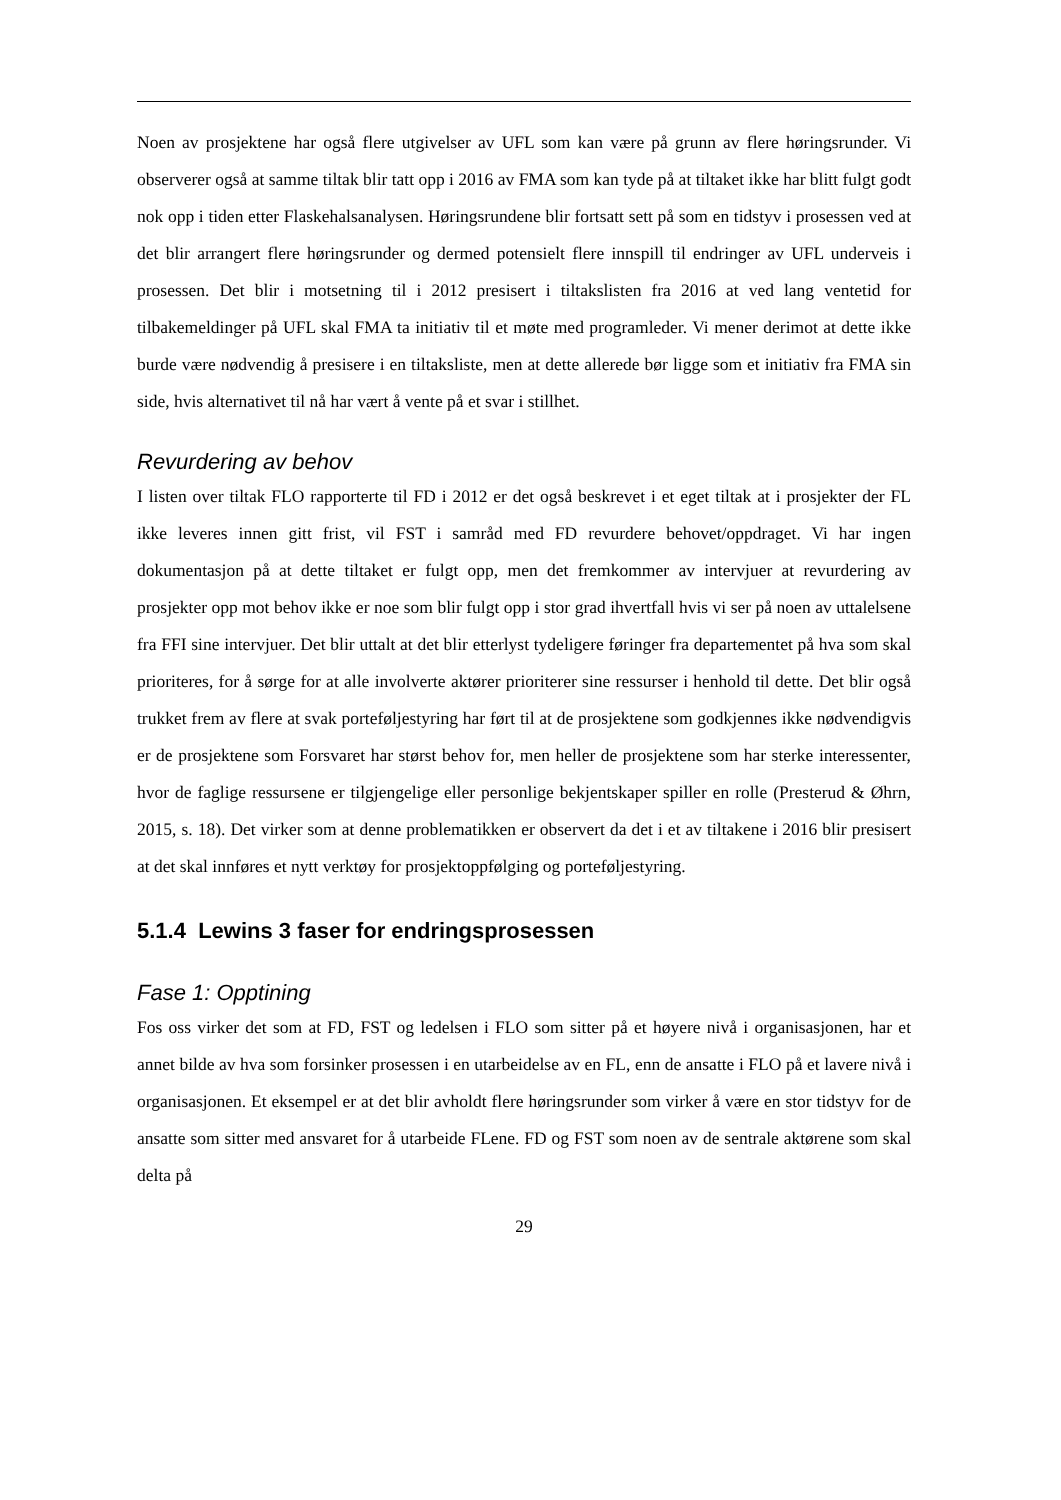Noen av prosjektene har også flere utgivelser av UFL som kan være på grunn av flere høringsrunder. Vi observerer også at samme tiltak blir tatt opp i 2016 av FMA som kan tyde på at tiltaket ikke har blitt fulgt godt nok opp i tiden etter Flaskehalsanalysen. Høringsrundene blir fortsatt sett på som en tidstyv i prosessen ved at det blir arrangert flere høringsrunder og dermed potensielt flere innspill til endringer av UFL underveis i prosessen. Det blir i motsetning til i 2012 presisert i tiltakslisten fra 2016 at ved lang ventetid for tilbakemeldinger på UFL skal FMA ta initiativ til et møte med programleder. Vi mener derimot at dette ikke burde være nødvendig å presisere i en tiltaksliste, men at dette allerede bør ligge som et initiativ fra FMA sin side, hvis alternativet til nå har vært å vente på et svar i stillhet.
Revurdering av behov
I listen over tiltak FLO rapporterte til FD i 2012 er det også beskrevet i et eget tiltak at i prosjekter der FL ikke leveres innen gitt frist, vil FST i samråd med FD revurdere behovet/oppdraget. Vi har ingen dokumentasjon på at dette tiltaket er fulgt opp, men det fremkommer av intervjuer at revurdering av prosjekter opp mot behov ikke er noe som blir fulgt opp i stor grad ihvertfall hvis vi ser på noen av uttalelsene fra FFI sine intervjuer. Det blir uttalt at det blir etterlyst tydeligere føringer fra departementet på hva som skal prioriteres, for å sørge for at alle involverte aktører prioriterer sine ressurser i henhold til dette. Det blir også trukket frem av flere at svak porteføljestyring har ført til at de prosjektene som godkjennes ikke nødvendigvis er de prosjektene som Forsvaret har størst behov for, men heller de prosjektene som har sterke interessenter, hvor de faglige ressursene er tilgjengelige eller personlige bekjentskaper spiller en rolle (Presterud & Øhrn, 2015, s. 18). Det virker som at denne problematikken er observert da det i et av tiltakene i 2016 blir presisert at det skal innføres et nytt verktøy for prosjektoppfølging og porteføljestyring.
5.1.4 Lewins 3 faser for endringsprosessen
Fase 1: Opptining
Fos oss virker det som at FD, FST og ledelsen i FLO som sitter på et høyere nivå i organisasjonen, har et annet bilde av hva som forsinker prosessen i en utarbeidelse av en FL, enn de ansatte i FLO på et lavere nivå i organisasjonen. Et eksempel er at det blir avholdt flere høringsrunder som virker å være en stor tidstyv for de ansatte som sitter med ansvaret for å utarbeide FLene. FD og FST som noen av de sentrale aktørene som skal delta på
29